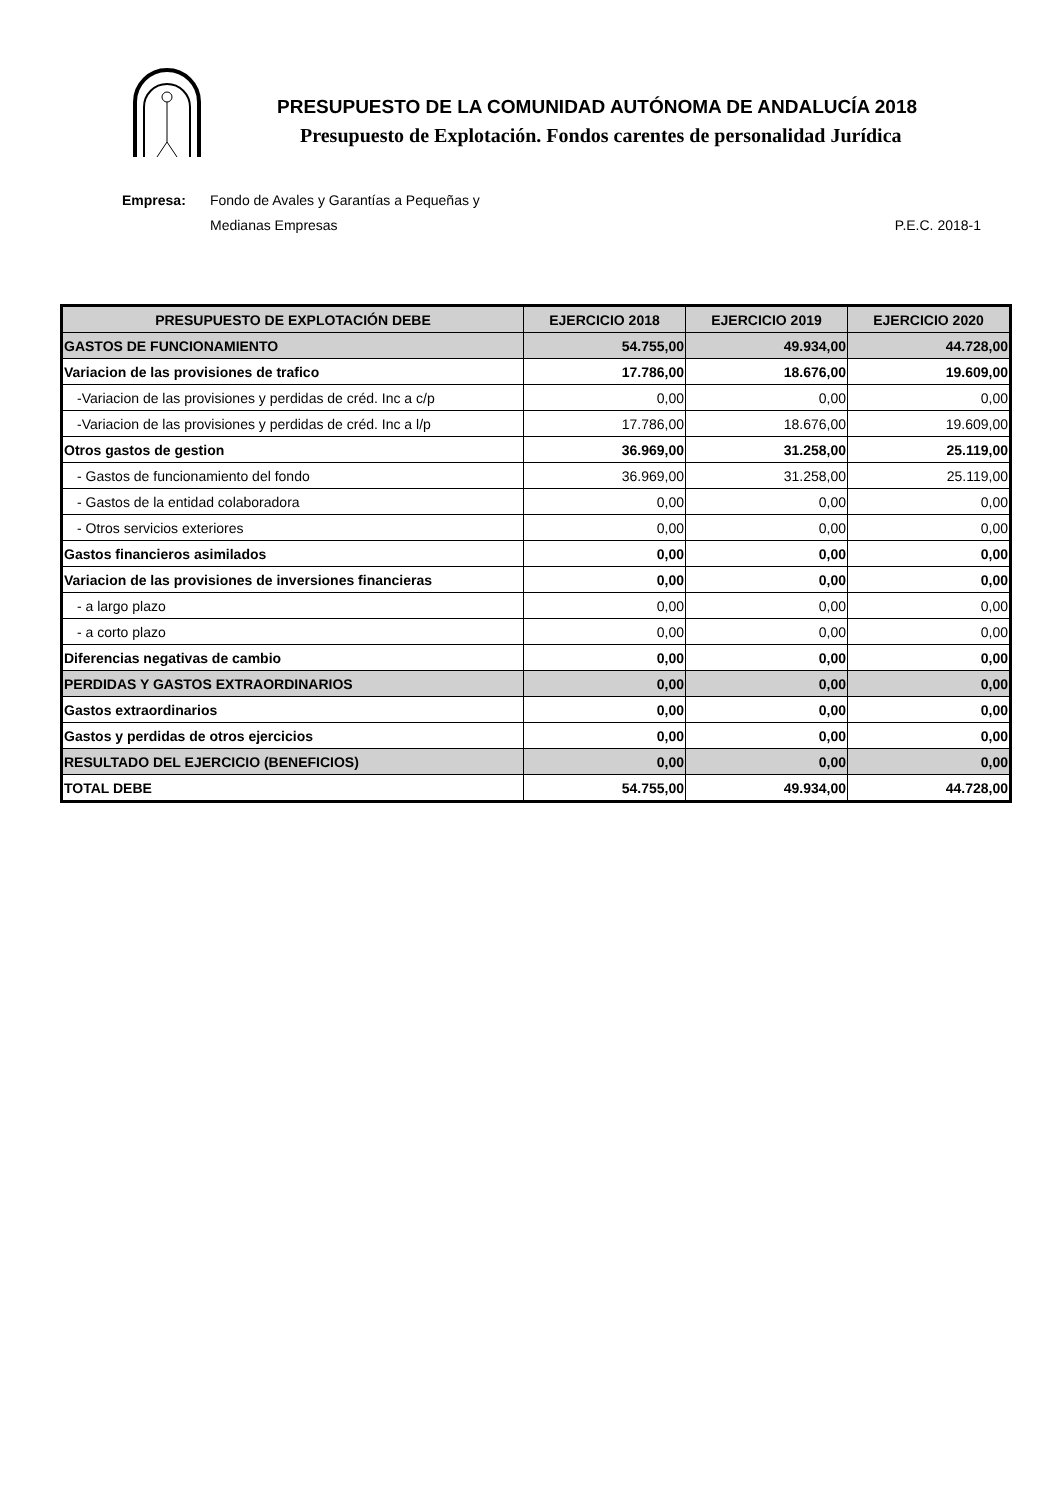PRESUPUESTO DE LA COMUNIDAD AUTÓNOMA DE ANDALUCÍA 2018
Presupuesto de Explotación. Fondos carentes de personalidad Jurídica
Empresa: Fondo de Avales y Garantías a Pequeñas y
Medianas Empresas
P.E.C. 2018-1
| PRESUPUESTO DE EXPLOTACIÓN DEBE | EJERCICIO 2018 | EJERCICIO 2019 | EJERCICIO 2020 |
| --- | --- | --- | --- |
| GASTOS DE FUNCIONAMIENTO | 54.755,00 | 49.934,00 | 44.728,00 |
| Variacion de las provisiones de trafico | 17.786,00 | 18.676,00 | 19.609,00 |
| -Variacion de las provisiones y perdidas de créd. Inc a c/p | 0,00 | 0,00 | 0,00 |
| -Variacion de las provisiones y perdidas de créd. Inc a l/p | 17.786,00 | 18.676,00 | 19.609,00 |
| Otros gastos de gestion | 36.969,00 | 31.258,00 | 25.119,00 |
| - Gastos de funcionamiento del fondo | 36.969,00 | 31.258,00 | 25.119,00 |
| - Gastos de la entidad colaboradora | 0,00 | 0,00 | 0,00 |
| - Otros servicios exteriores | 0,00 | 0,00 | 0,00 |
| Gastos financieros asimilados | 0,00 | 0,00 | 0,00 |
| Variacion de las provisiones de inversiones financieras | 0,00 | 0,00 | 0,00 |
| - a largo plazo | 0,00 | 0,00 | 0,00 |
| - a corto plazo | 0,00 | 0,00 | 0,00 |
| Diferencias negativas de cambio | 0,00 | 0,00 | 0,00 |
| PERDIDAS Y GASTOS EXTRAORDINARIOS | 0,00 | 0,00 | 0,00 |
| Gastos extraordinarios | 0,00 | 0,00 | 0,00 |
| Gastos y perdidas de otros ejercicios | 0,00 | 0,00 | 0,00 |
| RESULTADO DEL EJERCICIO (BENEFICIOS) | 0,00 | 0,00 | 0,00 |
| TOTAL DEBE | 54.755,00 | 49.934,00 | 44.728,00 |